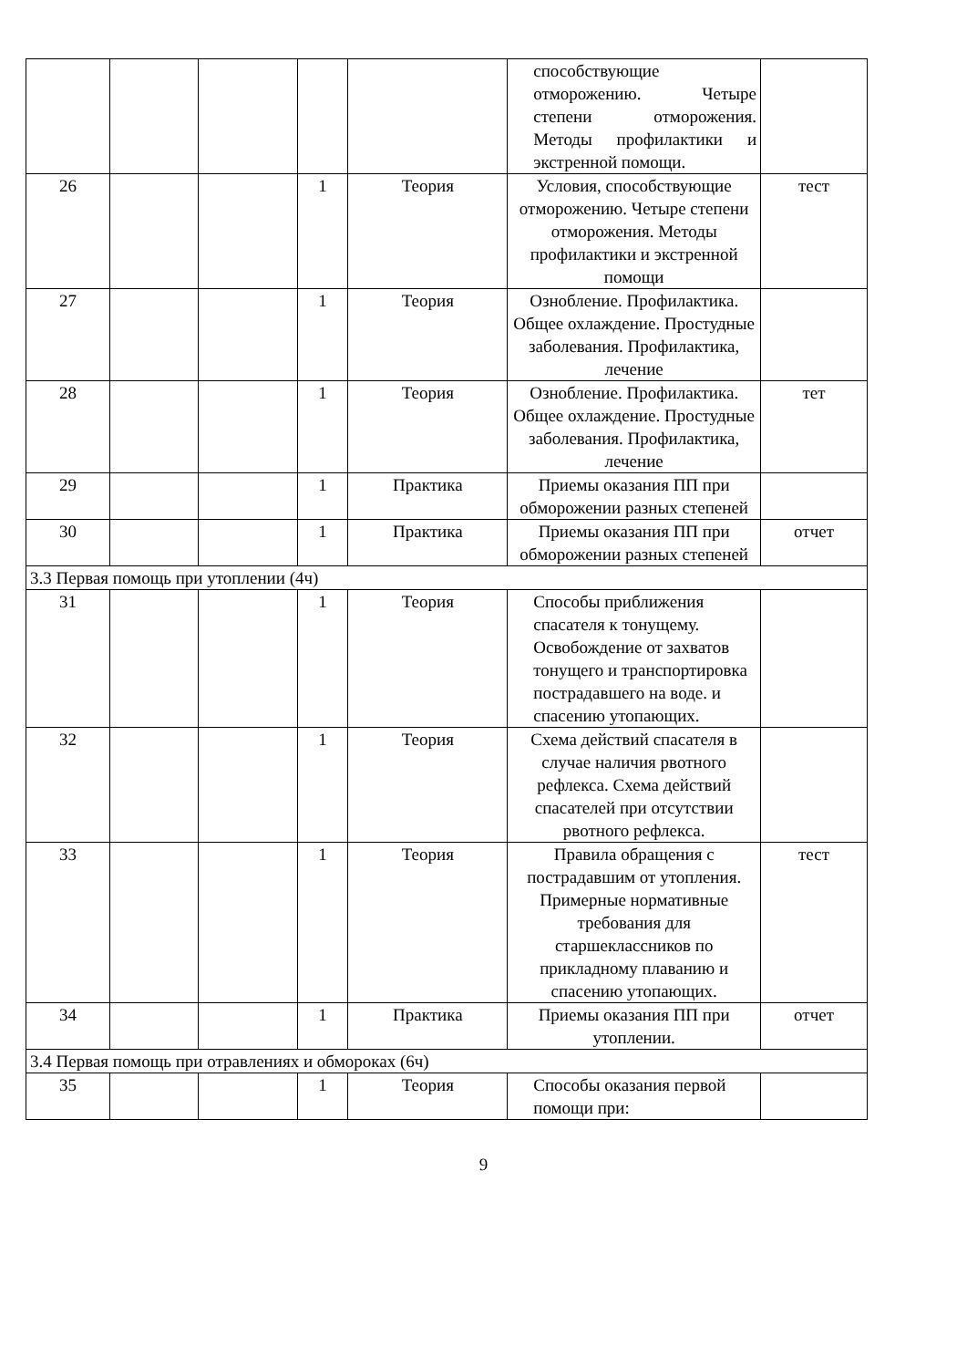| | | | | | способствующие отморожению. Четыре степени отморожения. Методы профилактики и экстренной помощи. | |
| 26 | | | 1 | Теория | Условия, способствующие отморожению. Четыре степени отморожения. Методы профилактики и экстренной помощи | тест |
| 27 | | | 1 | Теория | Ознобление. Профилактика. Общее охлаждение. Простудные заболевания. Профилактика, лечение | |
| 28 | | | 1 | Теория | Ознобление. Профилактика. Общее охлаждение. Простудные заболевания. Профилактика, лечение | тет |
| 29 | | | 1 | Практика | Приемы оказания ПП при обморожении разных степеней | |
| 30 | | | 1 | Практика | Приемы оказания ПП при обморожении разных степеней | отчет |
| 3.3 Первая помощь при утоплении (4ч) | | | | | | |
| 31 | | | 1 | Теория | Способы приближения спасателя к тонущему. Освобождение от захватов тонущего и транспортировка пострадавшего на воде. и спасению утопающих. | |
| 32 | | | 1 | Теория | Схема действий спасателя в случае наличия рвотного рефлекса. Схема действий спасателей при отсутствии рвотного рефлекса. | |
| 33 | | | 1 | Теория | Правила обращения с пострадавшим от утопления. Примерные нормативные требования для старшеклассников по прикладному плаванию и спасению утопающих. | тест |
| 34 | | | 1 | Практика | Приемы оказания ПП при утоплении. | отчет |
| 3.4 Первая помощь при отравлениях и обмороках (6ч) | | | | | | |
| 35 | | | 1 | Теория | Способы оказания первой помощи при: | |
9